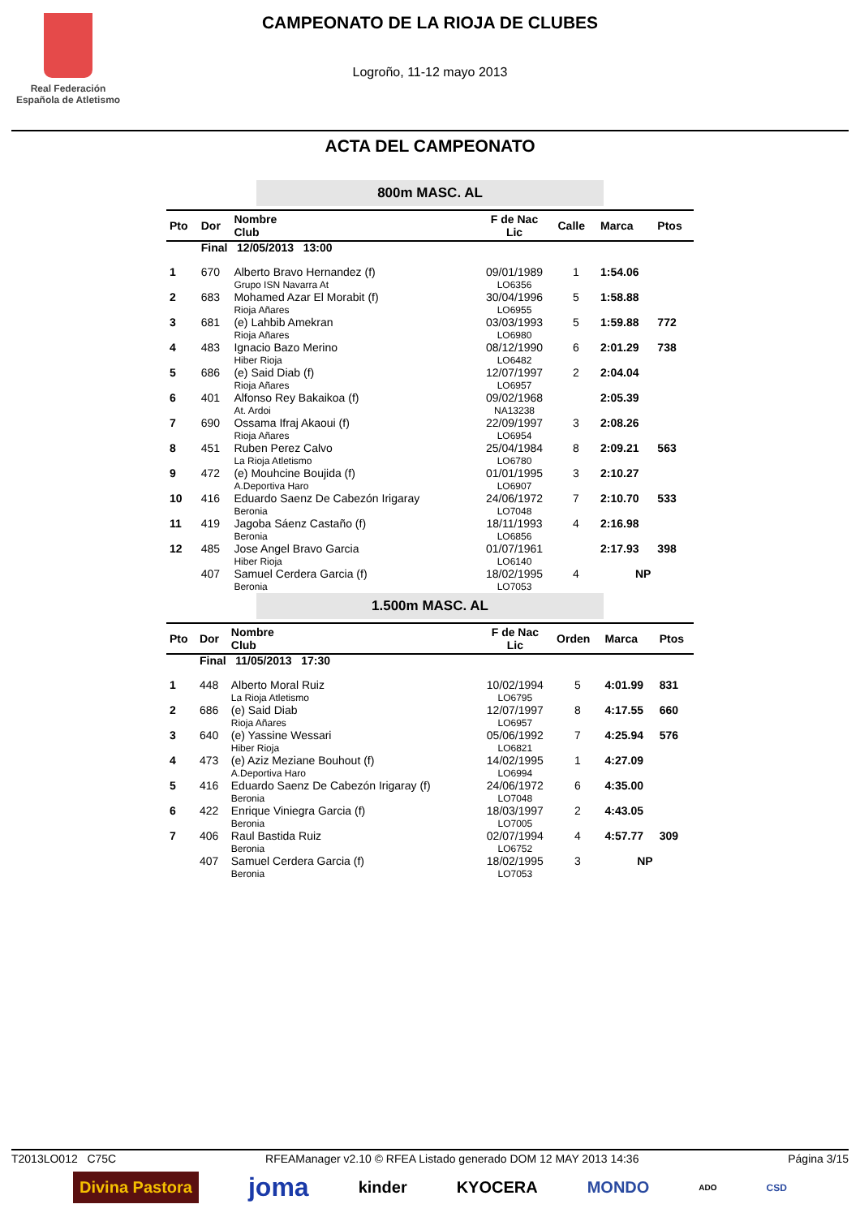Real Federación
Española de Atletismo
CAMPEONATO DE LA RIOJA DE CLUBES
Logroño, 11-12 mayo 2013
ACTA DEL CAMPEONATO
800m MASC. AL
| Pto | Dor | Nombre Club | F de Nac Lic | Calle | Marca | Ptos |
| --- | --- | --- | --- | --- | --- | --- |
| | Final 12/05/2013 13:00 | | | | | |
| 1 | 670 | Alberto Bravo Hernandez (f) Grupo ISN Navarra At | 09/01/1989 LO6356 | 1 | 1:54.06 | |
| 2 | 683 | Mohamed Azar El Morabit (f) Rioja Añares | 30/04/1996 LO6955 | 5 | 1:58.88 | |
| 3 | 681 | (e) Lahbib Amekran Rioja Añares | 03/03/1993 LO6980 | 5 | 1:59.88 | 772 |
| 4 | 483 | Ignacio Bazo Merino Hiber Rioja | 08/12/1990 LO6482 | 6 | 2:01.29 | 738 |
| 5 | 686 | (e) Said Diab (f) Rioja Añares | 12/07/1997 LO6957 | 2 | 2:04.04 | |
| 6 | 401 | Alfonso Rey Bakaikoa (f) At. Ardoi | 09/02/1968 NA13238 | | 2:05.39 | |
| 7 | 690 | Ossama Ifraj Akaoui (f) Rioja Añares | 22/09/1997 LO6954 | 3 | 2:08.26 | |
| 8 | 451 | Ruben Perez Calvo La Rioja Atletismo | 25/04/1984 LO6780 | 8 | 2:09.21 | 563 |
| 9 | 472 | (e) Mouhcine Boujida (f) A.Deportiva Haro | 01/01/1995 LO6907 | 3 | 2:10.27 | |
| 10 | 416 | Eduardo Saenz De Cabezón Irigaray Beronia | 24/06/1972 LO7048 | 7 | 2:10.70 | 533 |
| 11 | 419 | Jagoba Sáenz Castaño (f) Beronia | 18/11/1993 LO6856 | 4 | 2:16.98 | |
| 12 | 485 | Jose Angel Bravo Garcia Hiber Rioja | 01/07/1961 LO6140 | | 2:17.93 | 398 |
| | 407 | Samuel Cerdera Garcia (f) Beronia | 18/02/1995 LO7053 | 4 | NP | |
1.500m MASC. AL
| Pto | Dor | Nombre Club | F de Nac Lic | Orden | Marca | Ptos |
| --- | --- | --- | --- | --- | --- | --- |
| | Final 11/05/2013 17:30 | | | | | |
| 1 | 448 | Alberto Moral Ruiz La Rioja Atletismo | 10/02/1994 LO6795 | 5 | 4:01.99 | 831 |
| 2 | 686 | (e) Said Diab Rioja Añares | 12/07/1997 LO6957 | 8 | 4:17.55 | 660 |
| 3 | 640 | (e) Yassine Wessari Hiber Rioja | 05/06/1992 LO6821 | 7 | 4:25.94 | 576 |
| 4 | 473 | (e) Aziz Meziane Bouhout (f) A.Deportiva Haro | 14/02/1995 LO6994 | 1 | 4:27.09 | |
| 5 | 416 | Eduardo Saenz De Cabezón Irigaray (f) Beronia | 24/06/1972 LO7048 | 6 | 4:35.00 | |
| 6 | 422 | Enrique Viniegra Garcia (f) Beronia | 18/03/1997 LO7005 | 2 | 4:43.05 | |
| 7 | 406 | Raul Bastida Ruiz Beronia | 02/07/1994 LO6752 | 4 | 4:57.77 | 309 |
| | 407 | Samuel Cerdera Garcia (f) Beronia | 18/02/1995 LO7053 | 3 | NP | |
T2013LO012 C75C RFEAManager v2.10 © RFEA Listado generado DOM 12 MAY 2013 14:36 Página 3/15
Divina Pastora joma kinder KYOCERA MONDO ADO CSD